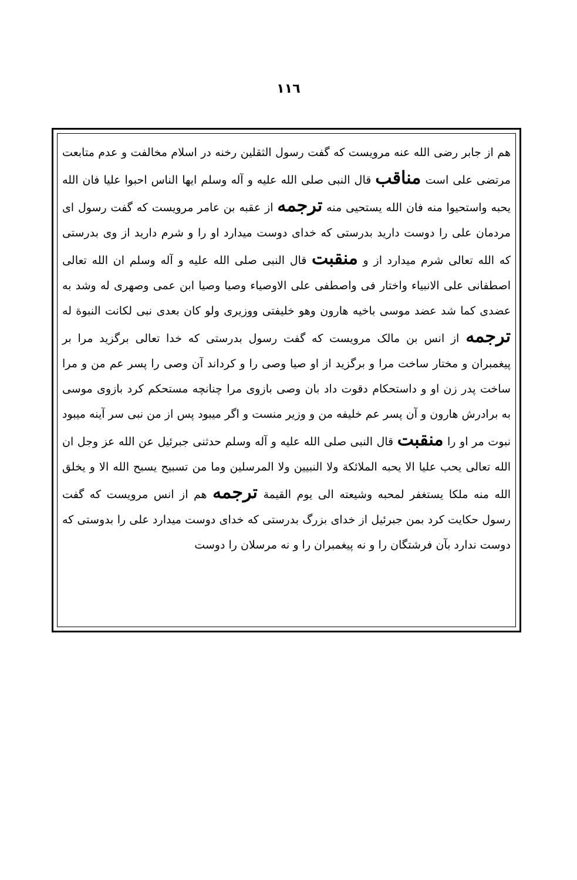١١٦
هم از جابر رضی الله عنه مرویست که گفت رسول الثقلین رخنه در اسلام مخالفت و عدم متابعت مرتضی علی است مناقب قال النبی صلی الله علیه و آله وسلم ایها الناس احبوا علیا فان الله یحبه واستحیوا منه فان الله یستحیی منه ترجمه از عقبه بن عامر مرویست که گفت رسول ای مردمان علی را دوست دارید بدرستی که خدای دوست میدارد او را و شرم دارید از وی بدرستی که الله تعالی شرم میدارد از و منقبت قال النبی صلی الله علیه و آله وسلم ان الله تعالی اصطفانی علی الانبیاء واختار فی واصطفی علی الاوصیاء وصیا وصیا ابن عمی وصهری له وشد به عضدی کما شد عضد موسی باخیه هارون وهو خلیفتی ووزیری ولو کان بعدی نبی لکانت النبوة له ترجمه از انس بن مالک مرویست که گفت رسول بدرستی که خدا تعالی برگزید مرا بر پیغمبران و مختار ساخت مرا و برگزید از او صیا وصی را و کرداند آن وصی را پسر عم من و مرا ساخت پدر زن او و داستحکام دقوت داد بان وصی بازوی مرا چنانچه مستحکم کرد بازوی موسی به برادرش هارون و آن پسر عم خلیفه من و وزیر منست و اگر میبود پس از من نبی سر آینه میبود نبوت مر او را منقبت قال النبی صلی الله علیه و آله وسلم حدثنی جبرئیل عن الله عز وجل ان الله تعالی یحب علیا الا یحبه الملائکة ولا النبیین ولا المرسلین وما من تسبیح یسبح الله الا و یخلق الله منه ملکا یستغفر لمحبه وشیعته الی یوم القیمة ترجمه هم از انس مرویست که گفت رسول حکایت کرد بمن جبرئیل از خدای بزرگ بدرستی که خدای دوست میدارد علی را بدوستی که دوست ندارد بآن فرشتگان را و نه پیغمبران را و نه مرسلان را دوست